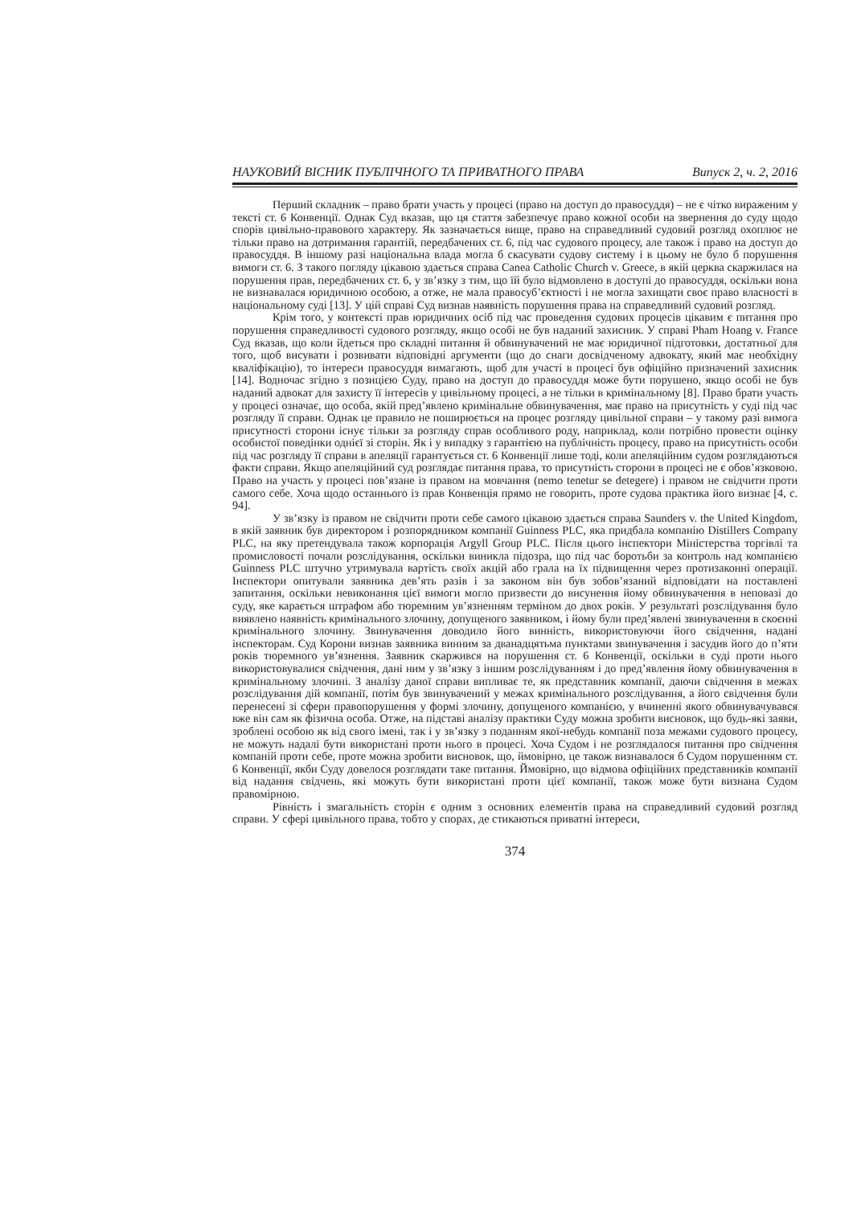НАУКОВИЙ ВІСНИК ПУБЛІЧНОГО ТА ПРИВАТНОГО ПРАВА Випуск 2, ч. 2, 2016
Перший складник – право брати участь у процесі (право на доступ до правосуддя) – не є чітко вираженим у тексті ст. 6 Конвенції. Однак Суд вказав, що ця стаття забезпечує право кожної особи на звернення до суду щодо спорів цивільно-правового характеру. Як зазначається вище, право на справедливий судовий розгляд охоплює не тільки право на дотримання гарантій, перед­бачених ст. 6, під час судового процесу, але також і право на доступ до правосуддя. В іншому разі національна влада могла б скасувати судову систему і в цьому не було б порушення вимоги ст. 6. З такого погляду цікавою здається справа Canea Catholic Church v. Greece, в якій церква скаржи­лася на порушення прав, передбачених ст. 6, у зв’язку з тим, що їй було відмовлено в доступі до правосуддя, оскільки вона не визнавалася юридичною особою, а отже, не мала правосуб’єктності і не могла захищати своє право власності в національному суді [13]. У цій справі Суд визнав на­явність порушення права на справедливий судовий розгляд.
Крім того, у контексті прав юридичних осіб під час проведення судових процесів цікавим є питання про порушення справедливості судового розгляду, якщо особі не був наданий захис­ник. У справі Pham Hoang v. France Суд вказав, що коли йдеться про складні питання й обвину­вачений не має юридичної підготовки, достатньої для того, щоб висувати і розвивати відповідні аргументи (що до снаги досвідченому адвокату, який має необхідну кваліфікацію), то інтереси правосуддя вимагають, щоб для участі в процесі був офіційно призначений захисник [14]. Вод­ночас згідно з позицією Суду, право на доступ до правосуддя може бути порушено, якщо особі не був наданий адвокат для захисту її інтересів у цивільному процесі, а не тільки в кримінальному [8]. Право брати участь у процесі означає, що особа, якій пред’явлено кримінальне обвинувачен­ня, має право на присутність у суді під час розгляду її справи. Однак це правило не поширюється на процес розгляду цивільної справи – у такому разі вимога присутності сторони існує тільки за розгляду справ особливого роду, наприклад, коли потрібно провести оцінку особистої поведінки однієї зі сторін. Як і у випадку з гарантією на публічність процесу, право на присутність особи під час розгляду її справи в апеляції гарантується ст. 6 Конвенції лише тоді, коли апеляційним су­дом розглядаються факти справи. Якщо апеляційний суд розглядає питання права, то присутність сторони в процесі не є обов’язковою. Право на участь у процесі пов’язане із правом на мовчання (nemo tenetur se detegere) і правом не свідчити проти самого себе. Хоча щодо останнього із прав Конвенція прямо не говорить, проте судова практика його визнає [4, с. 94].
У зв’язку із правом не свідчити проти себе самого цікавою здається справа Saunders v. the United Kingdom, в якій заявник був директором і розпорядником компанії Guinness PLC, яка при­дбала компанію Distillers Company PLC, на яку претендувала також корпорація Argyll Group PLC. Після цього інспектори Міністерства торгівлі та промисловості почали розслідування, оскільки виникла підозра, що під час боротьби за контроль над компанією Guinness PLC штучно утри­мувала вартість своїх акцій або грала на їх підвищення через протизаконні операції. Інспектори опитували заявника дев’ять разів і за законом він був зобов’язаний відповідати на поставлені запитання, оскільки невиконання цієї вимоги могло призвести до висунення йому обвинувачення в неповазі до суду, яке карається штрафом або тюремним ув’язненням терміном до двох років. У результаті розслідування було виявлено наявність кримінального злочину, допущеного заяв­ником, і йому були пред’явлені звинувачення в скоєнні кримінального злочину. Звинувачення доводило його винність, використовуючи його свідчення, надані інспекторам. Суд Корони визнав заявника винним за дванадцятьма пунктами звинувачення і засудив його до п’яти років тюрем­ного ув’язнення. Заявник скаржився на порушення ст. 6 Конвенції, оскільки в суді проти нього використовувалися свідчення, дані ним у зв’язку з іншим розслідуванням і до пред’явлення йому обвинувачення в кримінальному злочині. З аналізу даної справи випливає те, як представник компанії, даючи свідчення в межах розслідування дій компанії, потім був звинувачений у ме­жах кримінального розслідування, а його свідчення були перенесені зі сфери правопорушення у формі злочину, допущеного компанією, у вчиненні якого обвинувачувався вже він сам як фізич­на особа. Отже, на підставі аналізу практики Суду можна зробити висновок, що будь-які заяви, зроблені особою як від свого імені, так і у зв’язку з поданням якої-небудь компанії поза межами судового процесу, не можуть надалі бути використані проти нього в процесі. Хоча Судом і не роз­глядалося питання про свідчення компаній проти себе, проте можна зробити висновок, що, ймо­вірно, це також визнавалося б Судом порушенням ст. 6 Конвенції, якби Суду довелося розглядати таке питання. Ймовірно, що відмова офіційних представників компанії від надання свідчень, які можуть бути використані проти цієї компанії, також може бути визнана Судом правомірною.
Рівність і змагальність сторін є одним з основних елементів права на справедливий судо­вий розгляд справи. У сфері цивільного права, тобто у спорах, де стикаються приватні інтереси,
374